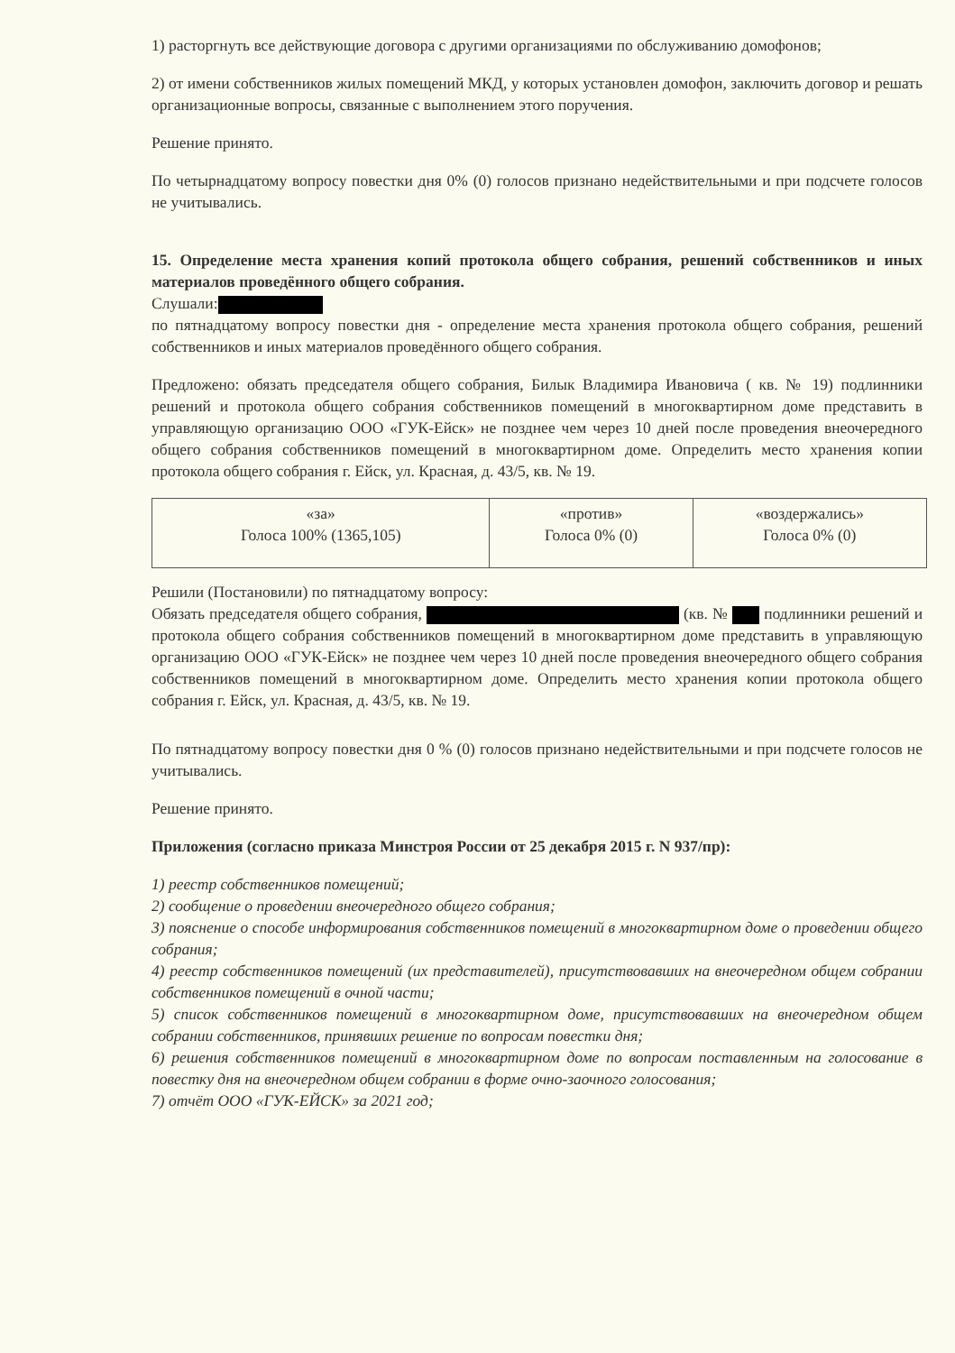1) расторгнуть все действующие договора с другими организациями по обслуживанию домофонов;
2) от имени собственников жилых помещений МКД, у которых установлен домофон, заключить договор и решать организационные вопросы, связанные с выполнением этого поручения.
Решение принято.
По четырнадцатому вопросу повестки дня 0% (0) голосов признано недействительными и при подсчете голосов не учитывались.
15. Определение места хранения копий протокола общего собрания, решений собственников и иных материалов проведённого общего собрания.
Слушали:
по пятнадцатому вопросу повестки дня - определение места хранения протокола общего собрания, решений собственников и иных материалов проведённого общего собрания.
Предложено: обязать председателя общего собрания, Билык Владимира Ивановича ( кв. № 19) подлинники решений и протокола общего собрания собственников помещений в многоквартирном доме представить в управляющую организацию ООО «ГУК-Ейск» не позднее чем через 10 дней после проведения внеочередного общего собрания собственников помещений в многоквартирном доме. Определить место хранения копии протокола общего собрания г. Ейск, ул. Красная, д. 43/5, кв. № 19.
| «за» Голоса 100% (1365,105) | «против» Голоса 0% (0) | «воздержались» Голоса 0% (0) |
Решили (Постановили) по пятнадцатому вопросу:
Обязать председателя общего собрания, (кв. № подлинники решений и протокола общего собрания собственников помещений в многоквартирном доме представить в управляющую организацию ООО «ГУК-Ейск» не позднее чем через 10 дней после проведения внеочередного общего собрания собственников помещений в многоквартирном доме. Определить место хранения копии протокола общего собрания г. Ейск, ул. Красная, д. 43/5, кв. № 19.
По пятнадцатому вопросу повестки дня 0 % (0) голосов признано недействительными и при подсчете голосов не учитывались.
Решение принято.
Приложения (согласно приказа Минстроя России от 25 декабря 2015 г. N 937/пр):
1) реестр собственников помещений;
2) сообщение о проведении внеочередного общего собрания;
3) пояснение о способе информирования собственников помещений в многоквартирном доме о проведении общего собрания;
4) реестр собственников помещений (их представителей), присутствовавших на внеочередном общем собрании собственников помещений в очной части;
5) список собственников помещений в многоквартирном доме, присутствовавших на внеочередном общем собрании собственников, принявших решение по вопросам повестки дня;
6) решения собственников помещений в многоквартирном доме по вопросам поставленным на голосование в повестку дня на внеочередном общем собрании в форме очно-заочного голосования;
7) отчёт ООО «ГУК-ЕЙСК» за 2021 год;